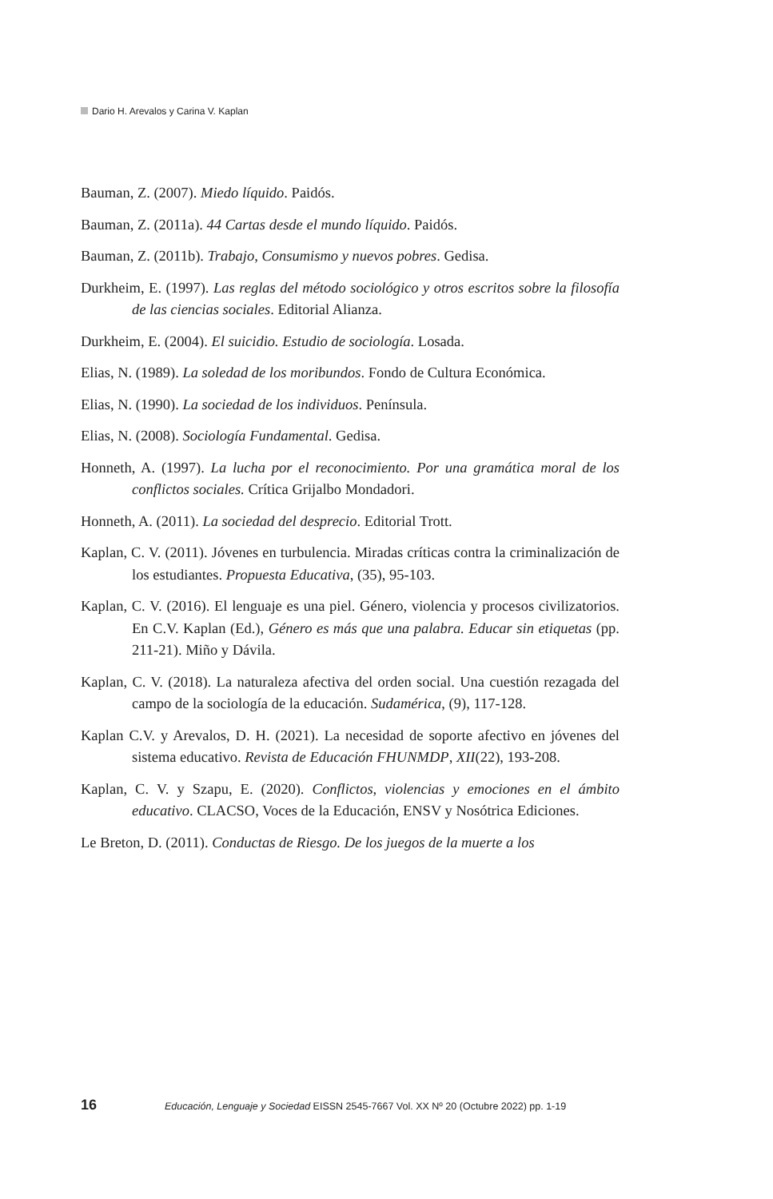Dario H. Arevalos y Carina V. Kaplan
Bauman, Z. (2007). Miedo líquido. Paidós.
Bauman, Z. (2011a). 44 Cartas desde el mundo líquido. Paidós.
Bauman, Z. (2011b). Trabajo, Consumismo y nuevos pobres. Gedisa.
Durkheim, E. (1997). Las reglas del método sociológico y otros escritos sobre la filosofía de las ciencias sociales. Editorial Alianza.
Durkheim, E. (2004). El suicidio. Estudio de sociología. Losada.
Elias, N. (1989). La soledad de los moribundos. Fondo de Cultura Económica.
Elias, N. (1990). La sociedad de los individuos. Península.
Elias, N. (2008). Sociología Fundamental. Gedisa.
Honneth, A. (1997). La lucha por el reconocimiento. Por una gramática moral de los conflictos sociales. Crítica Grijalbo Mondadori.
Honneth, A. (2011). La sociedad del desprecio. Editorial Trott.
Kaplan, C. V. (2011). Jóvenes en turbulencia. Miradas críticas contra la criminalización de los estudiantes. Propuesta Educativa, (35), 95-103.
Kaplan, C. V. (2016). El lenguaje es una piel. Género, violencia y procesos civilizatorios. En C.V. Kaplan (Ed.), Género es más que una palabra. Educar sin etiquetas (pp. 211-21). Miño y Dávila.
Kaplan, C. V. (2018). La naturaleza afectiva del orden social. Una cuestión rezagada del campo de la sociología de la educación. Sudamérica, (9), 117-128.
Kaplan C.V. y Arevalos, D. H. (2021). La necesidad de soporte afectivo en jóvenes del sistema educativo. Revista de Educación FHUNMDP, XII(22), 193-208.
Kaplan, C. V. y Szapu, E. (2020). Conflictos, violencias y emociones en el ámbito educativo. CLACSO, Voces de la Educación, ENSV y Nosótrica Ediciones.
Le Breton, D. (2011). Conductas de Riesgo. De los juegos de la muerte a los
16 Educación, Lenguaje y Sociedad EISSN 2545-7667 Vol. XX Nº 20 (Octubre 2022) pp. 1-19